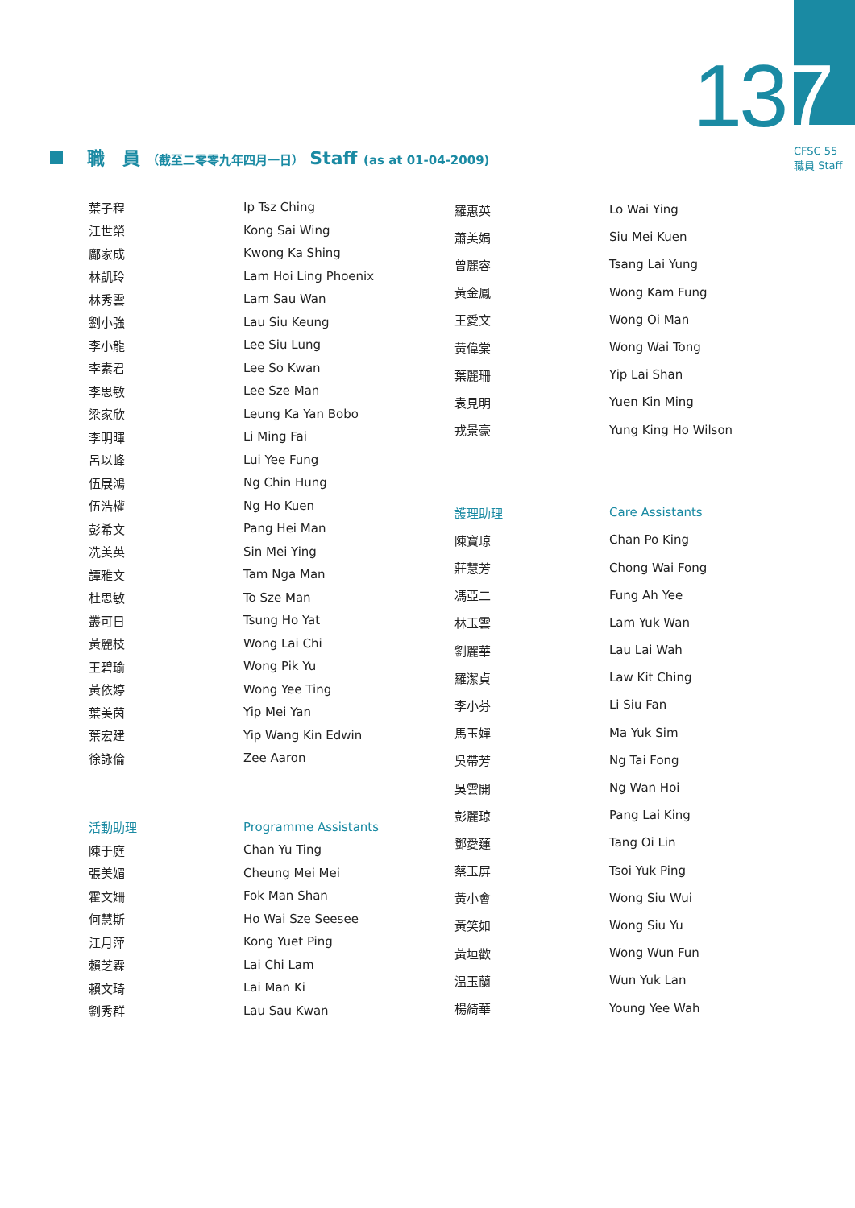137
CFSC 55
職員 Staff
職　員 （截至二零零九年四月一日） Staff (as at 01-04-2009)
| 葉子程 | Ip Tsz Ching |
| 江世榮 | Kong Sai Wing |
| 鄺家成 | Kwong Ka Shing |
| 林凱玲 | Lam Hoi Ling Phoenix |
| 林秀雲 | Lam Sau Wan |
| 劉小強 | Lau Siu Keung |
| 李小龍 | Lee Siu Lung |
| 李素君 | Lee So Kwan |
| 李思敏 | Lee Sze Man |
| 梁家欣 | Leung Ka Yan Bobo |
| 李明暉 | Li Ming Fai |
| 呂以峰 | Lui Yee Fung |
| 伍展鴻 | Ng Chin Hung |
| 伍浩權 | Ng Ho Kuen |
| 彭希文 | Pang Hei Man |
| 冼美英 | Sin Mei Ying |
| 譚雅文 | Tam Nga Man |
| 杜思敏 | To Sze Man |
| 叢可日 | Tsung Ho Yat |
| 黃麗枝 | Wong Lai Chi |
| 王碧瑜 | Wong Pik Yu |
| 黃依婷 | Wong Yee Ting |
| 葉美茵 | Yip Mei Yan |
| 葉宏建 | Yip Wang Kin Edwin |
| 徐詠倫 | Zee Aaron |
| 活動助理 | Programme Assistants |
| 陳于庭 | Chan Yu Ting |
| 張美媚 | Cheung Mei Mei |
| 霍文姍 | Fok Man Shan |
| 何慧斯 | Ho Wai Sze Seesee |
| 江月萍 | Kong Yuet Ping |
| 賴芝霖 | Lai Chi Lam |
| 賴文琦 | Lai Man Ki |
| 劉秀群 | Lau Sau Kwan |
| 羅惠英 | Lo Wai Ying |
| 蕭美娟 | Siu Mei Kuen |
| 曾麗容 | Tsang Lai Yung |
| 黃金鳳 | Wong Kam Fung |
| 王愛文 | Wong Oi Man |
| 黃偉棠 | Wong Wai Tong |
| 葉麗珊 | Yip Lai Shan |
| 袁見明 | Yuen Kin Ming |
| 戎景豪 | Yung King Ho Wilson |
| 護理助理 | Care Assistants |
| 陳寶琼 | Chan Po King |
| 莊慧芳 | Chong Wai Fong |
| 馮亞二 | Fung Ah Yee |
| 林玉雲 | Lam Yuk Wan |
| 劉麗華 | Lau Lai Wah |
| 羅潔貞 | Law Kit Ching |
| 李小芬 | Li Siu Fan |
| 馬玉嬋 | Ma Yuk Sim |
| 吳帶芳 | Ng Tai Fong |
| 吳雲開 | Ng Wan Hoi |
| 彭麗琼 | Pang Lai King |
| 鄧愛蓮 | Tang Oi Lin |
| 蔡玉屏 | Tsoi Yuk Ping |
| 黃小會 | Wong Siu Wui |
| 黃笑如 | Wong Siu Yu |
| 黃垣歡 | Wong Wun Fun |
| 温玉蘭 | Wun Yuk Lan |
| 楊綺華 | Young Yee Wah |